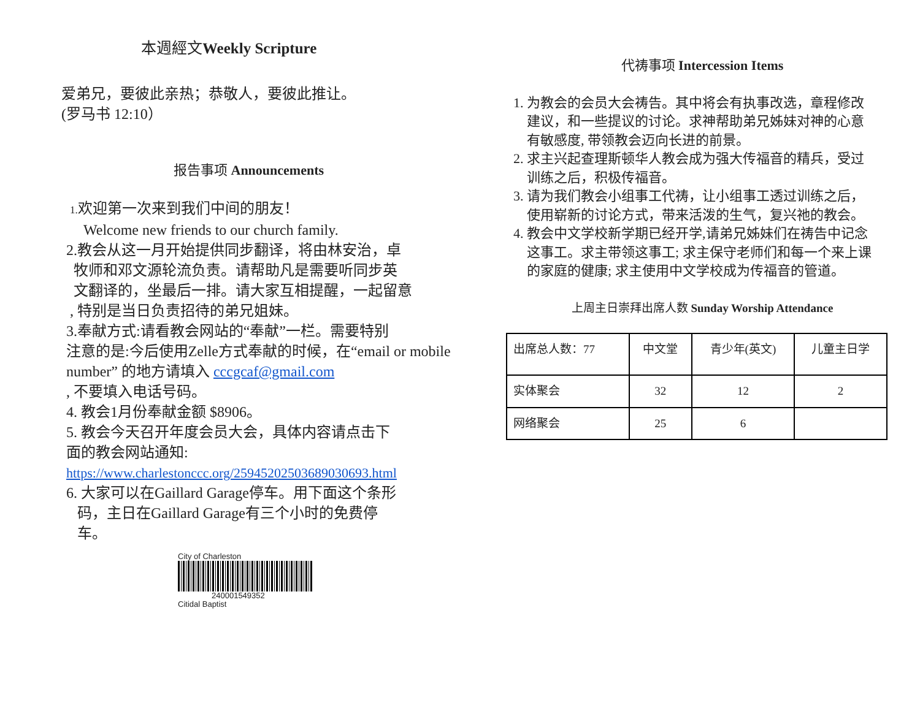本週經文Weekly Scripture
爱弟兄，要彼此亲热；恭敬人，要彼此推让。
(罗马书 12:10）
报告事项 Announcements
1. 欢迎第一次来到我们中间的朋友！
Welcome new friends to our church family.
2.教会从这一月开始提供同步翻译，将由林安治，卓
牧师和邓文源轮流负责。请帮助凡是需要听同步英
文翻译的，坐最后一排。请大家互相提醒，一起留意
, 特别是当日负责招待的弟兄姐妹。
3.奉献方式:请看教会网站的“奉献”一栏。需要特别
注意的是:今后使用Zelle方式奉献的时候，在“email or mobile number” 的地方请填入 cccgcaf@gmail.com
, 不要填入电话号码。
4. 教会1月份奉献金额 $8906。
5. 教会今天召开年度会员大会，具体内容请点击下
面的教会网站通知:
https://www.charlestonccc.org/25945202503689030693.html
6. 大家可以在Gaillard Garage停车。用下面这个条形
码，主日在Gaillard Garage有三个小时的免费停
车。
City of Charleston
240001549352
Citidal Baptist
代祷事项 Intercession Items
1. 为教会的会员大会祷告。其中将会有执事改选，章程修改
建议，和一些提议的讨论。求神帮助弟兄姊妹对神的心意
有敏感度, 带领教会迈向长进的前景。
2. 求主兴起查理斯顿华人教会成为强大传福音的精兵，受过
训练之后，积极传福音。
3. 请为我们教会小组事工代祷，让小组事工透过训练之后，
使用崭新的讨论方式，带来活泼的生气，复兴祂的教会。
4. 教会中文学校新学期已经开学,请弟兄姊妹们在祷告中记念
这事工。求主带领这事工; 求主保守老师们和每一个来上课
的家庭的健康; 求主使用中文学校成为传福音的管道。
上周主日崇拜出席人数 Sunday Worship Attendance
| 出席总人数：77 | 中文堂 | 青少年(英文) | 儿童主日学 |
| 实体聚会 | 32 | 12 | 2 |
| 网络聚会 | 25 | 6 | |